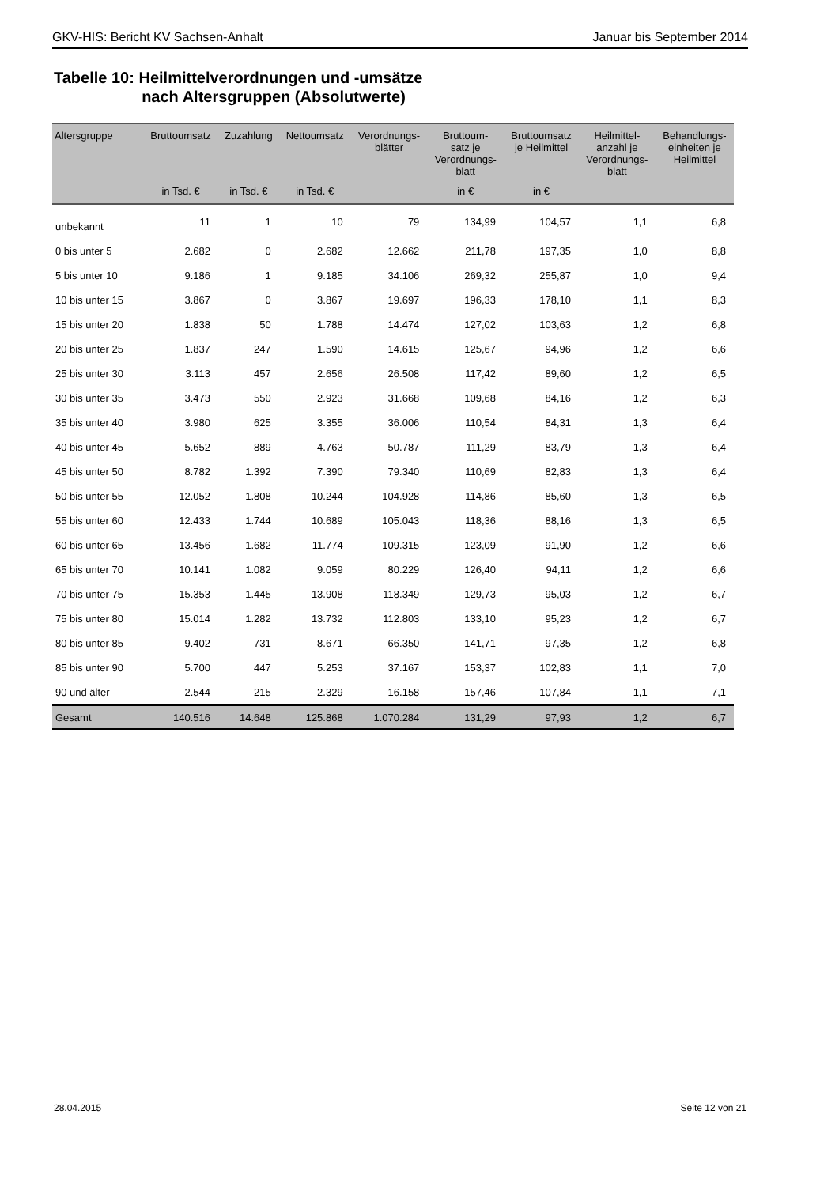GKV-HIS: Bericht KV Sachsen-Anhalt Januar bis September 2014
Tabelle 10: Heilmittelverordnungen und -umsätze
nach Altersgruppen (Absolutwerte)
| Altersgruppe | Bruttoumsatz | Zuzahlung | Nettoumsatz | Verordnungs- blätter | Bruttoum- satz je Verordnungs- blatt | Bruttoumsatz je Heilmittel | Heilmittel- anzahl je Verordnungs- blatt | Behandlungs- einheiten je Heilmittel |
| --- | --- | --- | --- | --- | --- | --- | --- | --- |
| | in Tsd. € | in Tsd. € | in Tsd. € | | in € | in € | | |
| unbekannt | 11 | 1 | 10 | 79 | 134,99 | 104,57 | 1,1 | 6,8 |
| 0 bis unter 5 | 2.682 | 0 | 2.682 | 12.662 | 211,78 | 197,35 | 1,0 | 8,8 |
| 5 bis unter 10 | 9.186 | 1 | 9.185 | 34.106 | 269,32 | 255,87 | 1,0 | 9,4 |
| 10 bis unter 15 | 3.867 | 0 | 3.867 | 19.697 | 196,33 | 178,10 | 1,1 | 8,3 |
| 15 bis unter 20 | 1.838 | 50 | 1.788 | 14.474 | 127,02 | 103,63 | 1,2 | 6,8 |
| 20 bis unter 25 | 1.837 | 247 | 1.590 | 14.615 | 125,67 | 94,96 | 1,2 | 6,6 |
| 25 bis unter 30 | 3.113 | 457 | 2.656 | 26.508 | 117,42 | 89,60 | 1,2 | 6,5 |
| 30 bis unter 35 | 3.473 | 550 | 2.923 | 31.668 | 109,68 | 84,16 | 1,2 | 6,3 |
| 35 bis unter 40 | 3.980 | 625 | 3.355 | 36.006 | 110,54 | 84,31 | 1,3 | 6,4 |
| 40 bis unter 45 | 5.652 | 889 | 4.763 | 50.787 | 111,29 | 83,79 | 1,3 | 6,4 |
| 45 bis unter 50 | 8.782 | 1.392 | 7.390 | 79.340 | 110,69 | 82,83 | 1,3 | 6,4 |
| 50 bis unter 55 | 12.052 | 1.808 | 10.244 | 104.928 | 114,86 | 85,60 | 1,3 | 6,5 |
| 55 bis unter 60 | 12.433 | 1.744 | 10.689 | 105.043 | 118,36 | 88,16 | 1,3 | 6,5 |
| 60 bis unter 65 | 13.456 | 1.682 | 11.774 | 109.315 | 123,09 | 91,90 | 1,2 | 6,6 |
| 65 bis unter 70 | 10.141 | 1.082 | 9.059 | 80.229 | 126,40 | 94,11 | 1,2 | 6,6 |
| 70 bis unter 75 | 15.353 | 1.445 | 13.908 | 118.349 | 129,73 | 95,03 | 1,2 | 6,7 |
| 75 bis unter 80 | 15.014 | 1.282 | 13.732 | 112.803 | 133,10 | 95,23 | 1,2 | 6,7 |
| 80 bis unter 85 | 9.402 | 731 | 8.671 | 66.350 | 141,71 | 97,35 | 1,2 | 6,8 |
| 85 bis unter 90 | 5.700 | 447 | 5.253 | 37.167 | 153,37 | 102,83 | 1,1 | 7,0 |
| 90 und älter | 2.544 | 215 | 2.329 | 16.158 | 157,46 | 107,84 | 1,1 | 7,1 |
| Gesamt | 140.516 | 14.648 | 125.868 | 1.070.284 | 131,29 | 97,93 | 1,2 | 6,7 |
28.04.2015 Seite 12 von 21